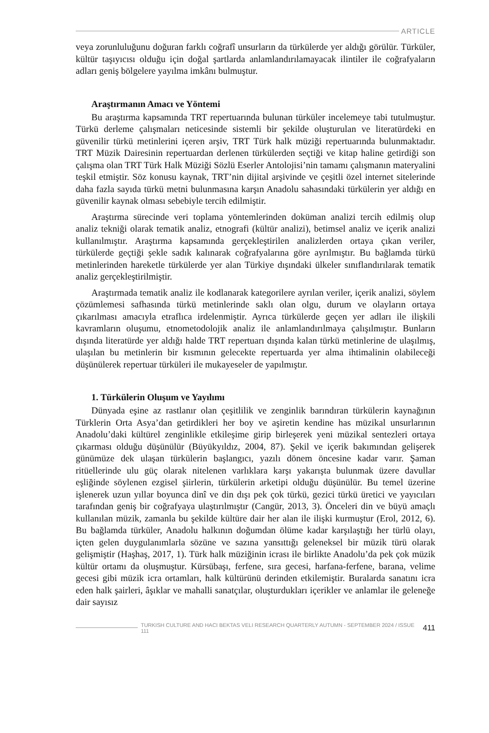ARTICLE
veya zorunluluğunu doğuran farklı coğrafî unsurların da türkülerde yer aldığı görülür. Türküler, kültür taşıyıcısı olduğu için doğal şartlarda anlamlandırılamayacak ilintiler ile coğrafyaların adları geniş bölgelere yayılma imkânı bulmuştur.
Araştırmanın Amacı ve Yöntemi
Bu araştırma kapsamında TRT repertuarında bulunan türküler incelemeye tabi tutulmuştur. Türkü derleme çalışmaları neticesinde sistemli bir şekilde oluşturulan ve literatürdeki en güvenilir türkü metinlerini içeren arşiv, TRT Türk halk müziği repertuarında bulunmaktadır. TRT Müzik Dairesinin repertuardan derlenen türkülerden seçtiği ve kitap haline getirdiği son çalışma olan TRT Türk Halk Müziği Sözlü Eserler Antolojisi’nin tamamı çalışmanın materyalini teşkil etmiştir. Söz konusu kaynak, TRT’nin dijital arşivinde ve çeşitli özel internet sitelerinde daha fazla sayıda türkü metni bulunmasına karşın Anadolu sahasındaki türkülerin yer aldığı en güvenilir kaynak olması sebebiyle tercih edilmiştir.
Araştırma sürecinde veri toplama yöntemlerinden doküman analizi tercih edilmiş olup analiz tekniği olarak tematik analiz, etnografi (kültür analizi), betimsel analiz ve içerik analizi kullanılmıştır. Araştırma kapsamında gerçekleştirilen analizlerden ortaya çıkan veriler, türkülerde geçtiği şekle sadık kalınarak coğrafyalarına göre ayrılmıştır. Bu bağlamda türkü metinlerinden hareketle türkülerde yer alan Türkiye dışındaki ülkeler sınıflandırılarak tematik analiz gerçekleştirilmiştir.
Araştırmada tematik analiz ile kodlanarak kategorilere ayrılan veriler, içerik analizi, söylem çözümlemesi safhasında türkü metinlerinde saklı olan olgu, durum ve olayların ortaya çıkarılması amacıyla etraflıca irdelenmiştir. Ayrıca türkülerde geçen yer adları ile ilişkili kavramların oluşumu, etnometodolojik analiz ile anlamlandırılmaya çalışılmıştır. Bunların dışında literatürde yer aldığı halde TRT repertuarı dışında kalan türkü metinlerine de ulaşılmış, ulaşılan bu metinlerin bir kısmının gelecekte repertuarda yer alma ihtimalinin olabileceği düşünülerek repertuar türküleri ile mukayeseler de yapılmıştır.
1. Türkülerin Oluşum ve Yayılımı
Dünyada eşine az rastlanır olan çeşitlilik ve zenginlik barındıran türkülerin kaynağının Türklerin Orta Asya’dan getirdikleri her boy ve aşiretin kendine has müzikal unsurlarının Anadolu’daki kültürel zenginlikle etkileşime girip birleşerek yeni müzikal sentezleri ortaya çıkarması olduğu düşünülür (Büyükyıldız, 2004, 87). Şekil ve içerik bakımından gelişerek günümüze dek ulaşan türkülerin başlangıcı, yazılı dönem öncesine kadar varır. Şaman ritüellerinde ulu güç olarak nitelenen varlıklara karşı yakarışta bulunmak üzere davullar eşliğinde söylenen ezgisel şiirlerin, türkülerin arketipi olduğu düşünülür. Bu temel üzerine işlenerek uzun yıllar boyunca dinî ve din dışı pek çok türkü, gezici türkü üretici ve yayıcıları tarafından geniş bir coğrafyaya ulaştırılmıştır (Cangür, 2013, 3). Önceleri din ve büyü amaçlı kullanılan müzik, zamanla bu şekilde kültüre dair her alan ile ilişki kurmuştur (Erol, 2012, 6). Bu bağlamda türküler, Anadolu halkının doğumdan ölüme kadar karşılaştığı her türlü olayı, içten gelen duygulanımlarla sözüne ve sazına yansıttığı geleneksel bir müzik türü olarak gelişmiştir (Haşhaş, 2017, 1). Türk halk müziğinin icrası ile birlikte Anadolu’da pek çok müzik kültür ortamı da oluşmuştur. Kürsübaşı, ferfene, sıra gecesi, harfana-ferfene, barana, velime gecesi gibi müzik icra ortamları, halk kültürünü derinden etkilemiştir. Buralarda sanatını icra eden halk şairleri, âşıklar ve mahalli sanatçılar, oluşturdukları içerikler ve anlamlar ile geleneğe dair sayısız
TURKISH CULTURE AND HACI BEKTAS VELI RESEARCH QUARTERLY AUTUMN - SEPTEMBER 2024 / ISSUE 111 411